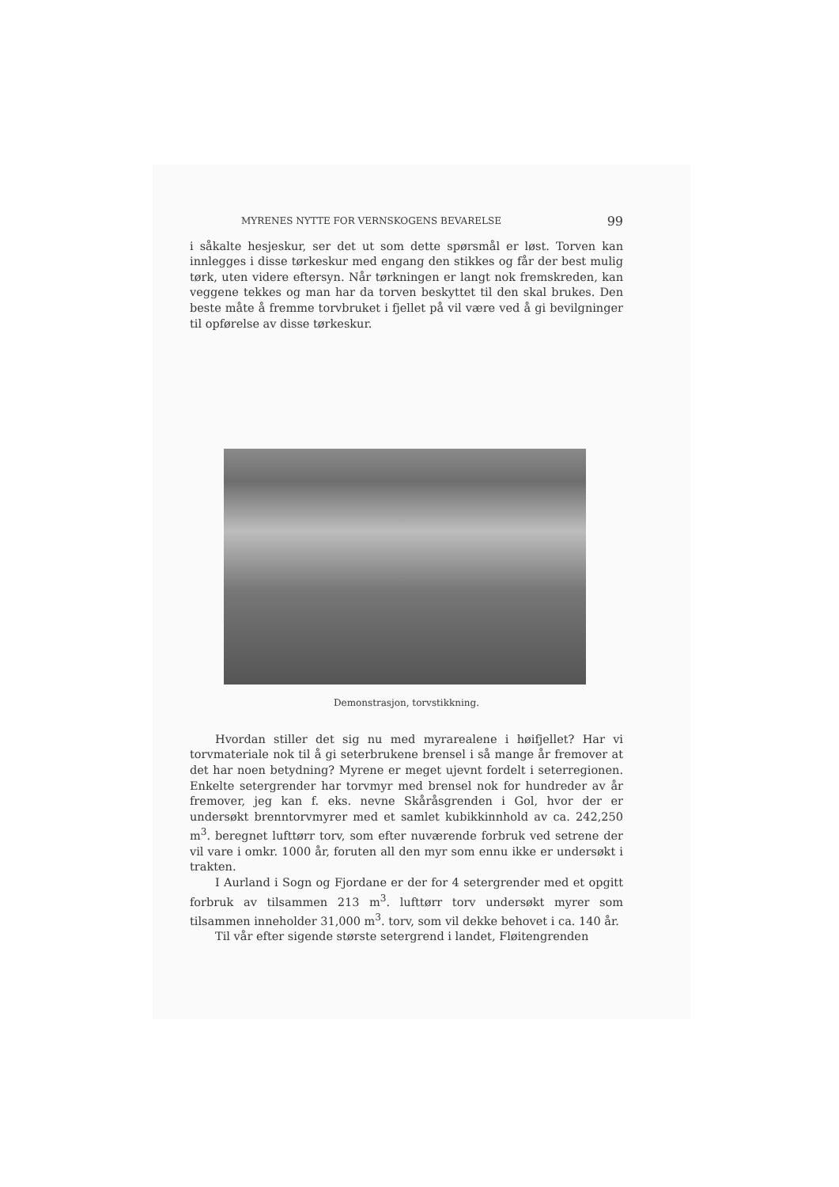MYRENES NYTTE FOR VERNSKOGENS BEVARELSE 99
i såkalte hesjeskur, ser det ut som dette spørsmål er løst. Torven kan innlegges i disse tørkeskur med engang den stikkes og får der best mulig tørk, uten videre eftersyn. Når tørkningen er langt nok fremskreden, kan veggene tekkes og man har da torven beskyttet til den skal brukes. Den beste måte å fremme torvbruket i fjellet på vil være ved å gi bevilgninger til opførelse av disse tørkeskur.
Demonstrasjon, torvstikkning.
Hvordan stiller det sig nu med myrarealene i høifjellet? Har vi torvmateriale nok til å gi seterbrukene brensel i så mange år fremover at det har noen betydning? Myrene er meget ujevnt fordelt i seterregionen. Enkelte setergrender har torvmyr med brensel nok for hundreder av år fremover, jeg kan f. eks. nevne Skåråsgrenden i Gol, hvor der er undersøkt brenntorvmyrer med et samlet kubikkinnhold av ca. 242,250 m<sup>3</sup>. beregnet lufttørr torv, som efter nuværende forbruk ved setrene der vil vare i omkr. 1000 år, foruten all den myr som ennu ikke er undersøkt i trakten.
I Aurland i Sogn og Fjordane er der for 4 setergrender med et opgitt forbruk av tilsammen 213 m<sup>3</sup>. lufttørr torv undersøkt myrer som tilsammen inneholder 31,000 m<sup>3</sup>. torv, som vil dekke behovet i ca. 140 år.
Til vår efter sigende største setergrend i landet, Fløitengrenden